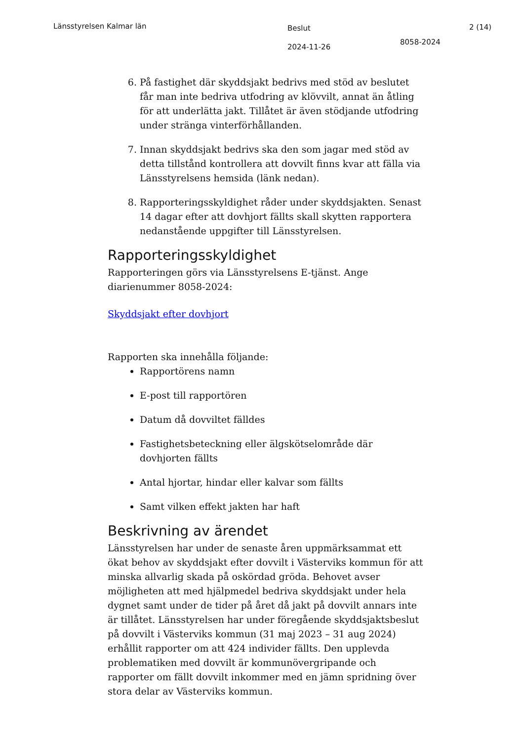Länsstyrelsen Kalmar län
Beslut
2024-11-26
8058-2024
2 (14)
6. På fastighet där skyddsjakt bedrivs med stöd av beslutet får man inte bedriva utfodring av klövvilt, annat än åtling för att underlätta jakt. Tillåtet är även stödjande utfodring under stränga vinterförhållanden.
7. Innan skyddsjakt bedrivs ska den som jagar med stöd av detta tillstånd kontrollera att dovvilt finns kvar att fälla via Länsstyrelsens hemsida (länk nedan).
8. Rapporteringsskyldighet råder under skyddsjakten. Senast 14 dagar efter att dovhjort fällts skall skytten rapportera nedanstående uppgifter till Länsstyrelsen.
Rapporteringsskyldighet
Rapporteringen görs via Länsstyrelsens E-tjänst. Ange diarienummer 8058-2024:
Skyddsjakt efter dovhjort
Rapporten ska innehålla följande:
Rapportörens namn
E-post till rapportören
Datum då dovviltet fälldes
Fastighetsbeteckning eller älgskötselområde där dovhjorten fällts
Antal hjortar, hindar eller kalvar som fällts
Samt vilken effekt jakten har haft
Beskrivning av ärendet
Länsstyrelsen har under de senaste åren uppmärksammat ett ökat behov av skyddsjakt efter dovvilt i Västerviks kommun för att minska allvarlig skada på oskördad gröda. Behovet avser möjligheten att med hjälpmedel bedriva skyddsjakt under hela dygnet samt under de tider på året då jakt på dovvilt annars inte är tillåtet. Länsstyrelsen har under föregående skyddsjaktsbeslut på dovvilt i Västerviks kommun (31 maj 2023 – 31 aug 2024) erhållit rapporter om att 424 individer fällts. Den upplevda problematiken med dovvilt är kommunövergripande och rapporter om fällt dovvilt inkommer med en jämn spridning över stora delar av Västerviks kommun.